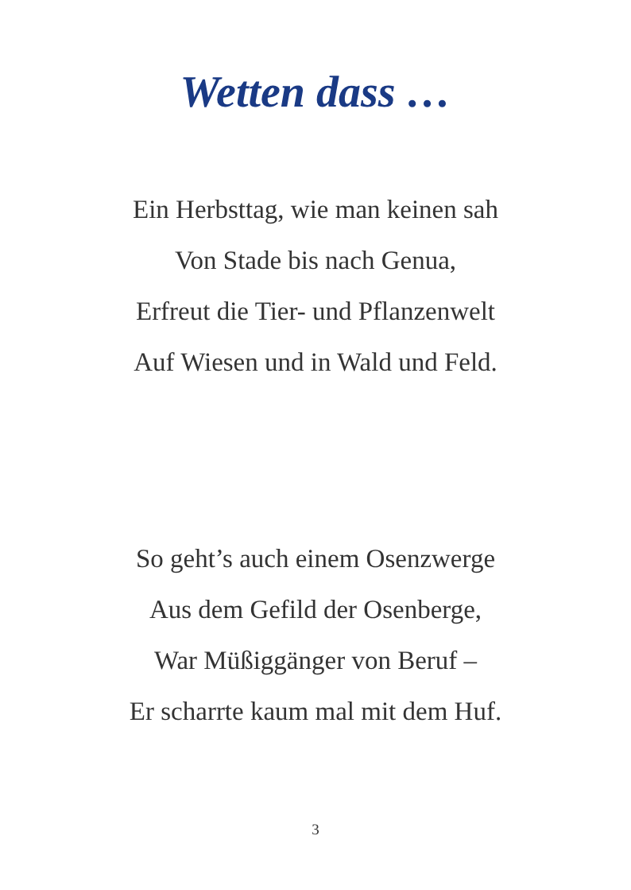Wetten dass …
Ein Herbsttag, wie man keinen sah
Von Stade bis nach Genua,
Erfreut die Tier- und Pflanzenwelt
Auf Wiesen und in Wald und Feld.
So geht’s auch einem Osenzwerge
Aus dem Gefild der Osenberge,
War Müßiggänger von Beruf –
Er scharrte kaum mal mit dem Huf.
3